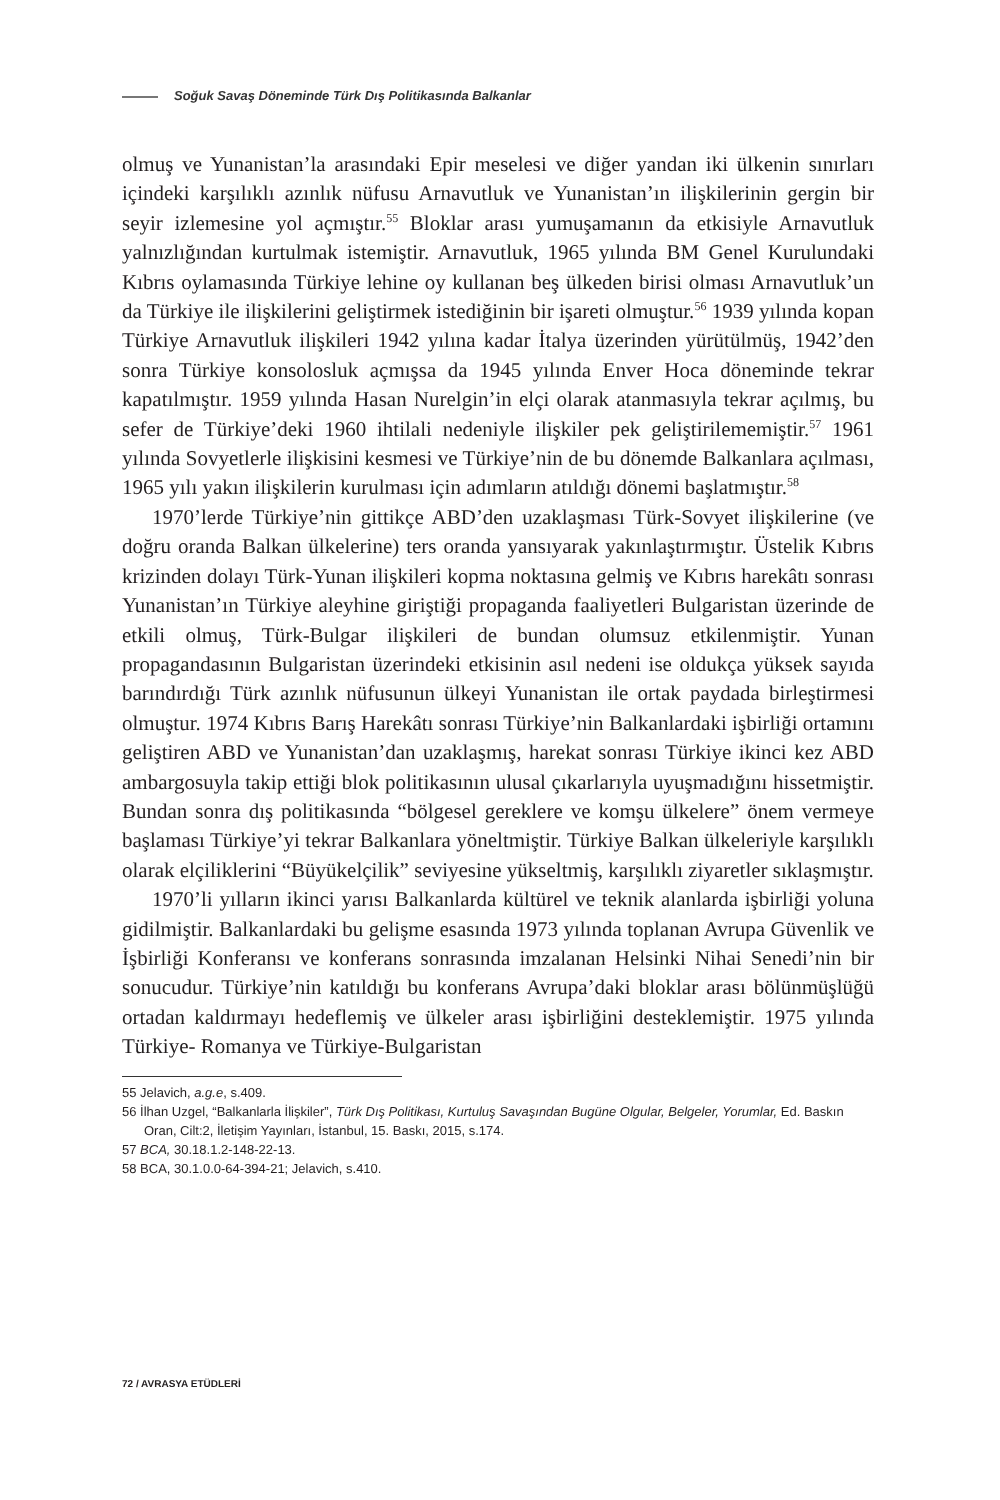Soğuk Savaş Döneminde Türk Dış Politikasında Balkanlar
olmuş ve Yunanistan’la arasındaki Epir meselesi ve diğer yandan iki ülkenin sınırları içindeki karşılıklı azınlık nüfusu Arnavutluk ve Yunanistan’ın ilişkilerinin gergin bir seyir izlemesine yol açmıştır.<sup>55</sup> Bloklar arası yumuşamanın da etkisiyle Arnavutluk yalnızlığından kurtulmak istemiştir. Arnavutluk, 1965 yılında BM Genel Kurulundaki Kıbrıs oylamasında Türkiye lehine oy kullanan beş ülkeden birisi olması Arnavutluk’un da Türkiye ile ilişkilerini geliştirmek istediğinin bir işareti olmuştur.<sup>56</sup> 1939 yılında kopan Türkiye Arnavutluk ilişkileri 1942 yılına kadar İtalya üzerinden yürütülmüş, 1942’den sonra Türkiye konsolosluk açmışsa da 1945 yılında Enver Hoca döneminde tekrar kapatılmıştır. 1959 yılında Hasan Nurelgin’in elçi olarak atanmasıyla tekrar açılmış, bu sefer de Türkiye’deki 1960 ihtilali nedeniyle ilişkiler pek geliştirilememiştir.<sup>57</sup> 1961 yılında Sovyetlerle ilişkisini kesmesi ve Türkiye’nin de bu dönemde Balkanlara açılması, 1965 yılı yakın ilişkilerin kurulması için adımların atıldığı dönemi başlatmıştır.<sup>58</sup>
1970’lerde Türkiye’nin gittikçe ABD’den uzaklaşması Türk-Sovyet ilişkilerine (ve doğru oranda Balkan ülkelerine) ters oranda yansıyarak yakınlaştırmıştır. Üstelik Kıbrıs krizinden dolayı Türk-Yunan ilişkileri kopma noktasına gelmiş ve Kıbrıs harekâtı sonrası Yunanistan’ın Türkiye aleyhine giriştiği propaganda faaliyetleri Bulgaristan üzerinde de etkili olmuş, Türk-Bulgar ilişkileri de bundan olumsuz etkilenmiştir. Yunan propagandasının Bulgaristan üzerindeki etkisinin asıl nedeni ise oldukça yüksek sayıda barındırdığı Türk azınlık nüfusunun ülkeyi Yunanistan ile ortak paydada birleştirmesi olmuştur. 1974 Kıbrıs Barış Harekâtı sonrası Türkiye’nin Balkanlardaki işbirliği ortamını geliştiren ABD ve Yunanistan’dan uzaklaşmış, harekat sonrası Türkiye ikinci kez ABD ambargosuyla takip ettiği blok politikasının ulusal çıkarlarıyla uyuşmadığını hissetmiştir. Bundan sonra dış politikasında “bölgesel gereklere ve komşu ülkelere” önem vermeye başlaması Türkiye’yi tekrar Balkanlara yöneltmiştir. Türkiye Balkan ülkeleriyle karşılıklı olarak elçiliklerini “Büyükelçilik” seviyesine yükseltmiş, karşılıklı ziyaretler sıklaşmıştır.
1970’li yılların ikinci yarısı Balkanlarda kültürel ve teknik alanlarda işbirliği yoluna gidilmiştir. Balkanlardaki bu gelişme esasında 1973 yılında toplanan Avrupa Güvenlik ve İşbirliği Konferansı ve konferans sonrasında imzalanan Helsinki Nihai Senedi’nin bir sonucudur. Türkiye’nin katıldığı bu konferans Avrupa’daki bloklar arası bölünmüşlüğü ortadan kaldırmayı hedeflemiş ve ülkeler arası işbirliğini desteklemiştir. 1975 yılında Türkiye- Romanya ve Türkiye-Bulgaristan
55 Jelavich, a.g.e, s.409.
56 İlhan Uzgel, “Balkanlarla İlişkiler”, Türk Dış Politikası, Kurtuluş Savaşından Bugüne Olgular, Belgeler, Yorumlar, Ed. Baskın Oran, Cilt:2, İletişim Yayınları, İstanbul, 15. Baskı, 2015, s.174.
57 BCA, 30.18.1.2-148-22-13.
58 BCA, 30.1.0.0-64-394-21; Jelavich, s.410.
72 / AVRASYA ETÜDLERİ